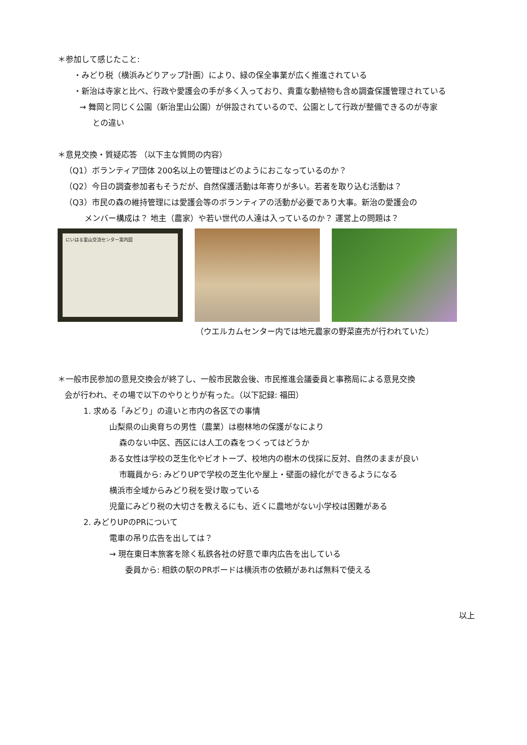＊参加して感じたこと:
・みどり税（横浜みどりアップ計画）により、緑の保全事業が広く推進されている
・新治は寺家と比べ、行政や愛護会の手が多く入っており、貴重な動植物も含め調査保護管理されている
→ 舞岡と同じく公園（新治里山公園）が併設されているので、公園として行政が整備できるのが寺家
との違い
＊意見交換・質疑応答 （以下主な質問の内容）
（Q1）ボランティア団体 200名以上の管理はどのようにおこなっているのか？
（Q2）今日の調査参加者もそうだが、自然保護活動は年寄りが多い。若者を取り込む活動は？
（Q3）市民の森の維持管理には愛護会等のボランティアの活動が必要であり大事。新治の愛護会の
メンバー構成は？ 地主（農家）や若い世代の人達は入っているのか？ 運営上の問題は？
にいはる里山交流センター案内図
（ウエルカムセンター内では地元農家の野菜直売が行われていた）
＊一般市民参加の意見交換会が終了し、一般市民散会後、市民推進会議委員と事務局による意見交換
会が行われ、その場で以下のやりとりが有った。（以下記録: 福田）
1. 求める「みどり」の違いと市内の各区での事情
山梨県の山奥育ちの男性（農業）は樹林地の保護がなにより
森のない中区、西区には人工の森をつくってはどうか
ある女性は学校の芝生化やビオトープ、校地内の樹木の伐採に反対、自然のままが良い
市職員から: みどりUPで学校の芝生化や屋上・壁面の緑化ができるようになる
横浜市全域からみどり税を受け取っている
児童にみどり税の大切さを教えるにも、近くに農地がない小学校は困難がある
2. みどりUPのPRについて
電車の吊り広告を出しては？
→ 現在東日本旅客を除く私鉄各社の好意で車内広告を出している
委員から: 相鉄の駅のPRボードは横浜市の依頼があれば無料で使える
以上